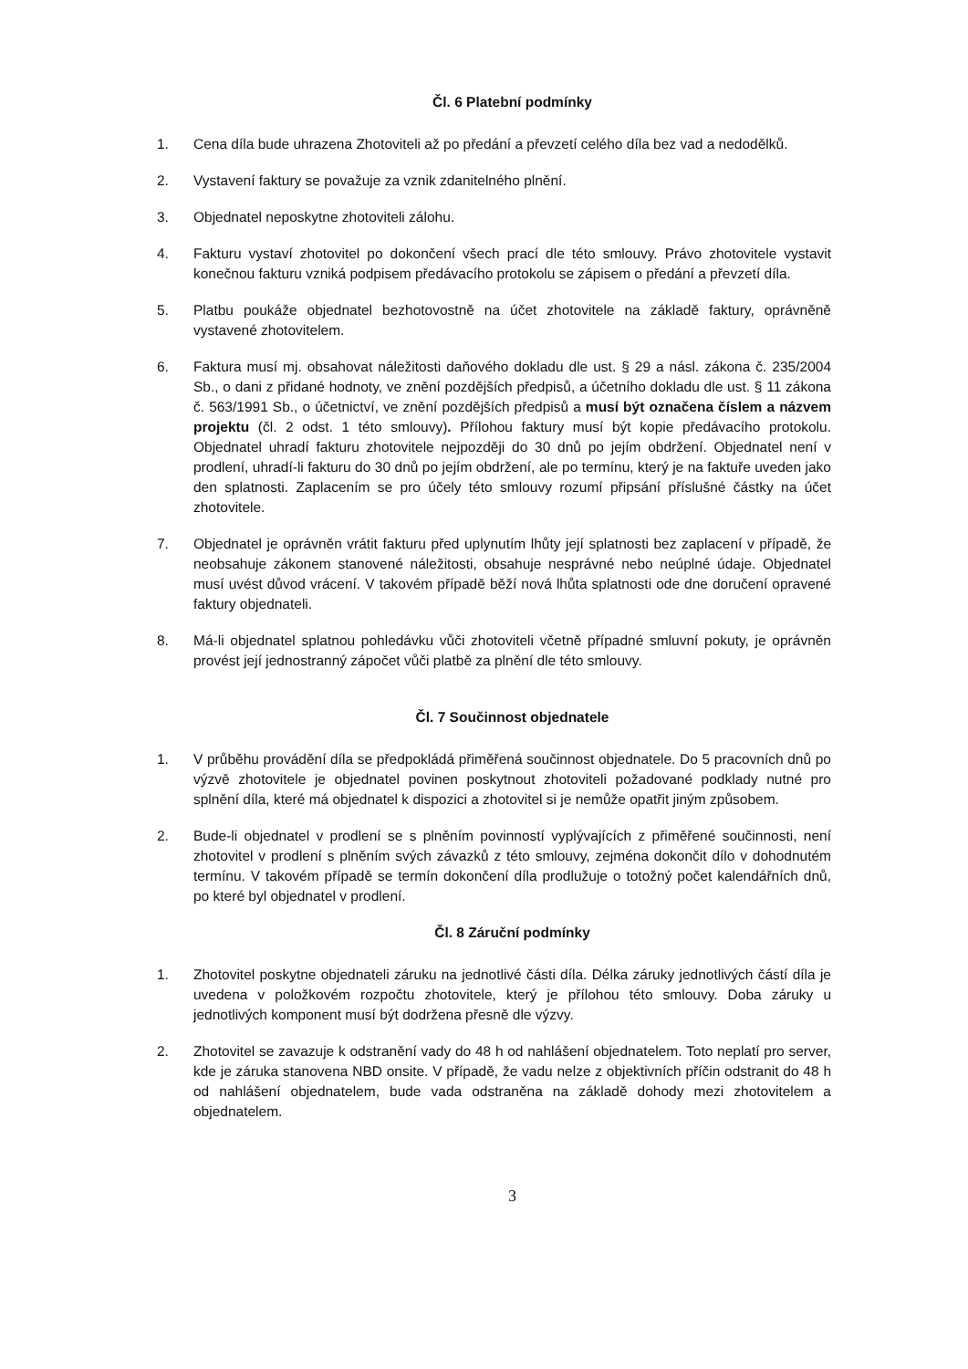Čl. 6 Platební podmínky
1. Cena díla bude uhrazena Zhotoviteli až po předání a převzetí celého díla bez vad a nedodělků.
2. Vystavení faktury se považuje za vznik zdanitelného plnění.
3. Objednatel neposkytne zhotoviteli zálohu.
4. Fakturu vystaví zhotovitel po dokončení všech prací dle této smlouvy. Právo zhotovitele vystavit konečnou fakturu vzniká podpisem předávacího protokolu se zápisem o předání a převzetí díla.
5. Platbu poukáže objednatel bezhotovostně na účet zhotovitele na základě faktury, oprávněně vystavené zhotovitelem.
6. Faktura musí mj. obsahovat náležitosti daňového dokladu dle ust. § 29 a násl. zákona č. 235/2004 Sb., o dani z přidané hodnoty, ve znění pozdějších předpisů, a účetního dokladu dle ust. § 11 zákona č. 563/1991 Sb., o účetnictví, ve znění pozdějších předpisů a musí být označena číslem a názvem projektu (čl. 2 odst. 1 této smlouvy). Přílohou faktury musí být kopie předávacího protokolu. Objednatel uhradí fakturu zhotovitele nejpozději do 30 dnů po jejím obdržení. Objednatel není v prodlení, uhradí-li fakturu do 30 dnů po jejím obdržení, ale po termínu, který je na faktuře uveden jako den splatnosti. Zaplacením se pro účely této smlouvy rozumí připsání příslušné částky na účet zhotovitele.
7. Objednatel je oprávněn vrátit fakturu před uplynutím lhůty její splatnosti bez zaplacení v případě, že neobsahuje zákonem stanovené náležitosti, obsahuje nesprávné nebo neúplné údaje. Objednatel musí uvést důvod vrácení. V takovém případě běží nová lhůta splatnosti ode dne doručení opravené faktury objednateli.
8. Má-li objednatel splatnou pohledávku vůči zhotoviteli včetně případné smluvní pokuty, je oprávněn provést její jednostranný zápočet vůči platbě za plnění dle této smlouvy.
Čl. 7 Součinnost objednatele
1. V průběhu provádění díla se předpokládá přiměřená součinnost objednatele. Do 5 pracovních dnů po výzvě zhotovitele je objednatel povinen poskytnout zhotoviteli požadované podklady nutné pro splnění díla, které má objednatel k dispozici a zhotovitel si je nemůže opatřit jiným způsobem.
2. Bude-li objednatel v prodlení se s plněním povinností vyplývajících z přiměřené součinnosti, není zhotovitel v prodlení s plněním svých závazků z této smlouvy, zejména dokončit dílo v dohodnutém termínu. V takovém případě se termín dokončení díla prodlužuje o totožný počet kalendářních dnů, po které byl objednatel v prodlení.
Čl. 8 Záruční podmínky
1. Zhotovitel poskytne objednateli záruku na jednotlivé části díla. Délka záruky jednotlivých částí díla je uvedena v položkovém rozpočtu zhotovitele, který je přílohou této smlouvy. Doba záruky u jednotlivých komponent musí být dodržena přesně dle výzvy.
2. Zhotovitel se zavazuje k odstranění vady do 48 h od nahlášení objednatelem. Toto neplatí pro server, kde je záruka stanovena NBD onsite. V případě, že vadu nelze z objektivních příčin odstranit do 48 h od nahlášení objednatelem, bude vada odstraněna na základě dohody mezi zhotovitelem a objednatelem.
3